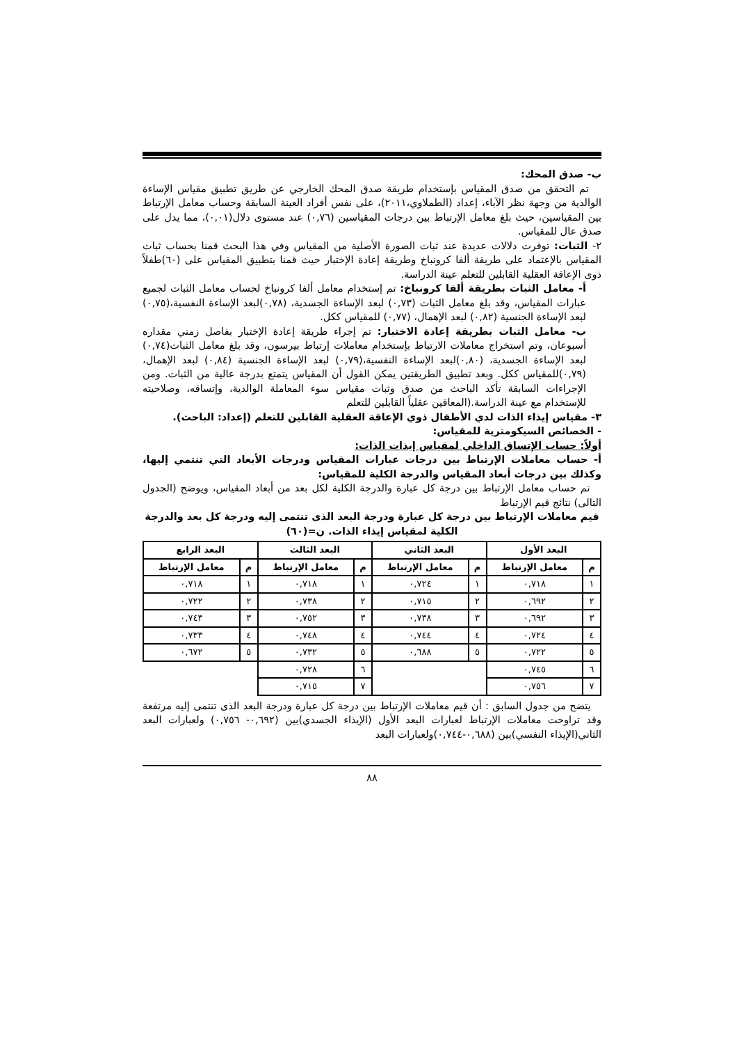ب- صدق المحك:
تم التحقق من صدق المقياس بإستخدام طريقة صدق المحك الخارجي عن طريق تطبيق مقياس الإساءة الوالدية من وجهة نظر الآباء، إعداد (الطملاوي،٢٠١١)، على نفس أفراد العينة السابقة وحساب معامل الإرتباط بين المقياسين، حيث بلغ معامل الإرتباط بين درجات المقياسين (٠,٧٦) عند مستوى دلال(٠,٠١)، مما يدل على صدق عال للمقياس.
٢- الثبات: توفرت دلالات عديدة عند ثبات الصورة الأصلية من المقياس وفي هذا البحث قمنا بحساب ثبات المقياس بالإعتماد على طريقة ألفا كرونباخ وطريقة إعادة الإختبار حيث قمنا بتطبيق المقياس على (٦٠)طفلاً ذوى الإعاقة العقلية القابلين للتعلم عينة الدراسة.
أ- معامل الثبات بطريقة ألفا كرونباخ: تم إستخدام معامل ألفا كرونباخ لحساب معامل الثبات لجميع عبارات المقياس، وقد بلغ معامل الثبات (٠,٧٣) لبعد الإساءة الجسدية، (٠,٧٨)لبعد الإساءة النفسية،(٠,٧٥) لبعد الإساءة الجنسية (٠,٨٢) لبعد الإهمال، (٠,٧٧) للمقياس ككل.
ب- معامل الثبات بطريقة إعادة الاختبار: تم إجراء طريقة إعادة الإختبار بفاصل زمني مقداره أسبوعان، وتم استخراج معاملات الارتباط بإستخدام معاملات إرتباط بيرسون، وقد بلغ معامل الثبات(٠,٧٤) لبعد الإساءة الجسدية، (٠,٨٠)لبعد الإساءة النفسية،(٠,٧٩) لبعد الإساءة الجنسية (٠,٨٤) لبعد الإهمال، (٠,٧٩)للمقياس ككل. وبعد تطبيق الطريقتين يمكن القول أن المقياس يتمتع بدرجة عالية من الثبات. ومن الإجراءات السابقة تأكد الباحث من صدق وثبات مقياس سوء المعاملة الوالدية، وإتساقه، وصلاحيته للإستخدام مع عينة الدراسة.(المعاقين عقلياً القابلين للتعلم
٣- مقياس إيذاء الذات لدي الأطفال ذوي الإعاقة العقلية القابلين للتعلم (إعداد: الباحث).
- الخصائص السيكومترية للمقياس:
أولاً: حساب الإتساق الداخلي لمقياس إيذات الذات:
أ- حساب معاملات الإرتباط بين درجات عبارات المقياس ودرجات الأبعاد التي تنتمي إليها، وكذلك بين درجات أبعاد المقياس والدرجة الكلية للمقياس:
تم حساب معامل الإرتباط بين درجة كل عبارة والدرجة الكلية لكل بعد من أبعاد المقياس، ويوضح (الجدول التالى) نتائج قيم الإرتباط
قيم معاملات الإرتباط بين درجة كل عبارة ودرجة البعد الذى تنتمى إليه ودرجة كل بعد والدرجة الكلية لمقياس إيذاء الذات. ن=(٦٠)
| البعد الأول | | البعد الثاني | | البعد الثالث | | البعد الرابع | |
| --- | --- | --- | --- | --- | --- | --- | --- |
| م | معامل الإرتباط | م | معامل الإرتباط | م | معامل الإرتباط | م | معامل الإرتباط |
| ١ | ٠,٧١٨ | ١ | ٠,٧٢٤ | ١ | ٠,٧١٨ | ١ | ٠,٧١٨ |
| ٢ | ٠,٦٩٢ | ٢ | ٠,٧١٥ | ٢ | ٠,٧٣٨ | ٢ | ٠,٧٢٢ |
| ٣ | ٠,٦٩٢ | ٣ | ٠,٧٣٨ | ٣ | ٠,٧٥٢ | ٣ | ٠,٧٤٣ |
| ٤ | ٠,٧٢٤ | ٤ | ٠,٧٤٤ | ٤ | ٠,٧٤٨ | ٤ | ٠,٧٣٣ |
| ٥ | ٠,٧٢٢ | ٥ | ٠,٦٨٨ | ٥ | ٠,٧٣٢ | ٥ | ٠,٦٧٢ |
| ٦ | ٠,٧٤٥ | | | ٦ | ٠,٧٢٨ | | |
| ٧ | ٠,٧٥٦ | | | ٧ | ٠,٧١٥ | | |
يتضح من جدول السابق : أن قيم معاملات الإرتباط بين درجة كل عبارة ودرجة البعد الذى تنتمى إليه مرتفعة وقد تراوحت معاملات الإرتباط لعبارات البعد الأول (الإيذاء الجسدي)بين (٠,٦٩٢- ٠,٧٥٦) ولعبارات البعد الثاني(الإيذاء النفسي)بين (٠,٦٨٨-٠,٧٤٤)ولعبارات البعد
٨٨